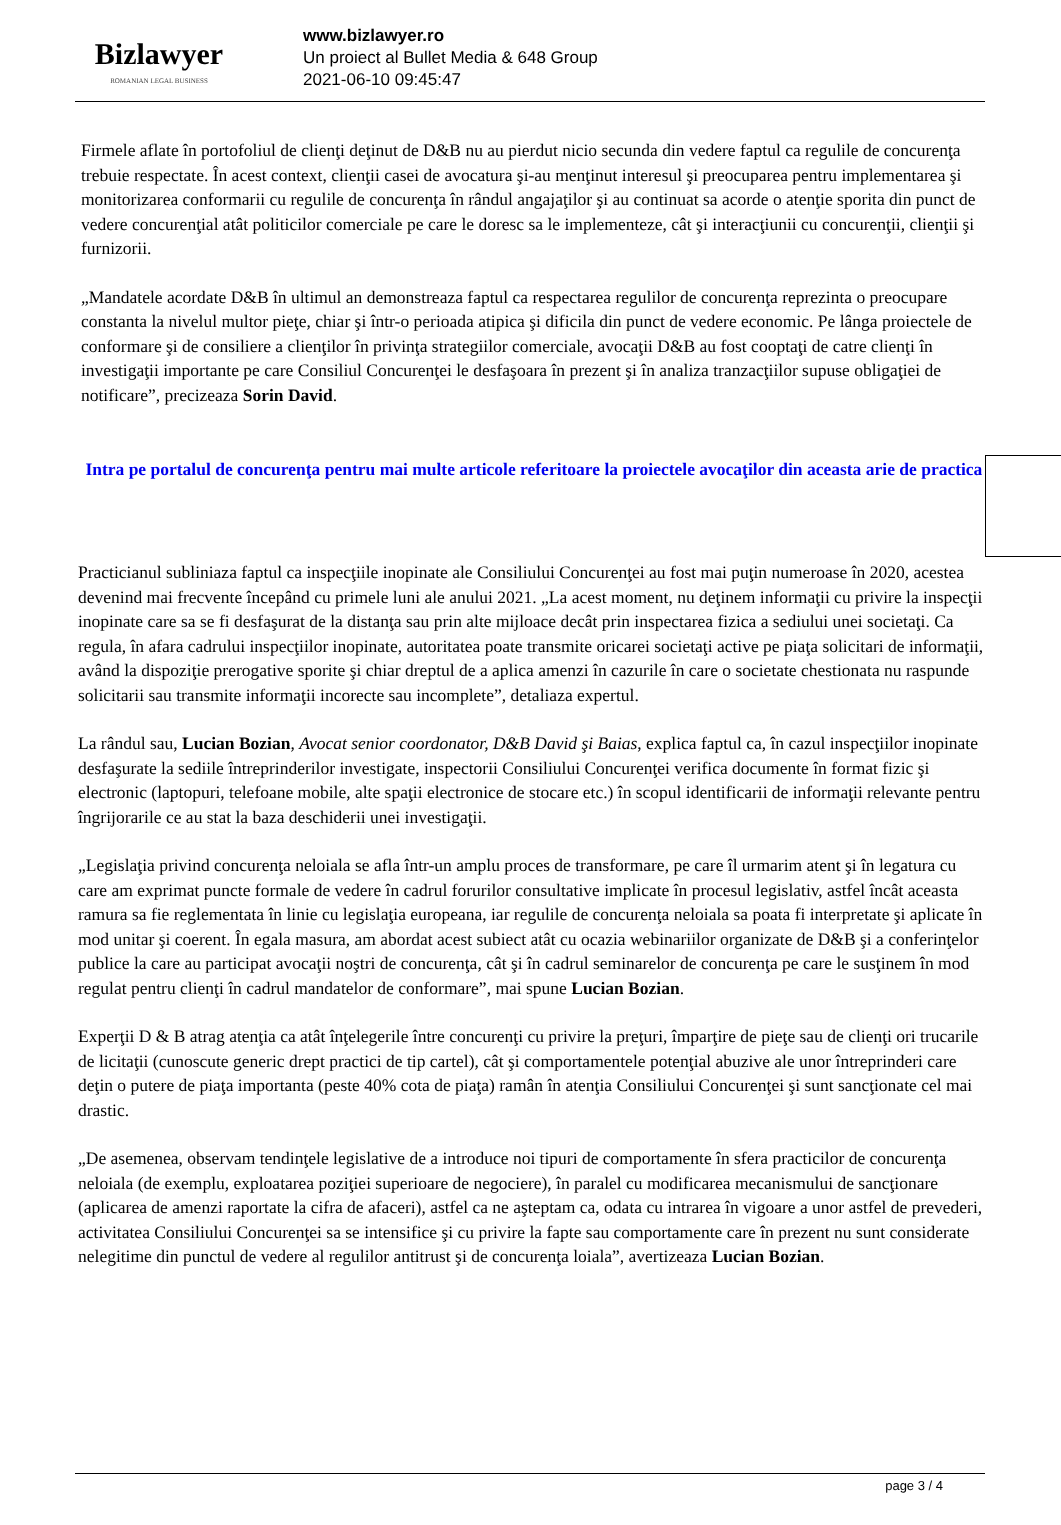Bizlawyer
ROMANIAN LEGAL BUSINESS
www.bizlawyer.ro
Un proiect al Bullet Media & 648 Group
2021-06-10 09:45:47
Firmele aflate în portofoliul de clienţi deţinut de D&B nu au pierdut nicio secunda din vedere faptul ca regulile de concurenţa trebuie respectate. În acest context, clienţii casei de avocatura şi-au menţinut interesul şi preocuparea pentru implementarea şi monitorizarea conformarii cu regulile de concurenţa în rândul angajaţilor şi au continuat sa acorde o atenţie sporita din punct de vedere concurenţial atât politicilor comerciale pe care le doresc sa le implementeze, cât şi interacţiunii cu concurenţii, clienţii şi furnizorii.
„Mandatele acordate D&B în ultimul an demonstreaza faptul ca respectarea regulilor de concurenţa reprezinta o preocupare constanta la nivelul multor pieţe, chiar şi într-o perioada atipica şi dificila din punct de vedere economic. Pe lânga proiectele de conformare şi de consiliere a clienţilor în privinţa strategiilor comerciale, avocaţii D&B au fost cooptaţi de catre clienţi în investigaţii importante pe care Consiliul Concurenţei le desfaşoara în prezent şi în analiza tranzacţiilor supuse obligaţiei de notificare”, precizeaza Sorin David.
Intra pe portalul de concurenţa pentru mai multe articole referitoare la proiectele avocaţilor din aceasta arie de practica
Practicianul subliniaza faptul ca inspecţiile inopinate ale Consiliului Concurenţei au fost mai puţin numeroase în 2020, acestea devenind mai frecvente începând cu primele luni ale anului 2021. „La acest moment, nu deţinem informaţii cu privire la inspecţii inopinate care sa se fi desfaşurat de la distanţa sau prin alte mijloace decât prin inspectarea fizica a sediului unei societaţi. Ca regula, în afara cadrului inspecţiilor inopinate, autoritatea poate transmite oricarei societaţi active pe piaţa solicitari de informaţii, având la dispoziţie prerogative sporite şi chiar dreptul de a aplica amenzi în cazurile în care o societate chestionata nu raspunde solicitarii sau transmite informaţii incorecte sau incomplete”, detaliaza expertul.
La rândul sau, Lucian Bozian, Avocat senior coordonator, D&B David şi Baias, explica faptul ca, în cazul inspecţiilor inopinate desfaşurate la sediile întreprinderilor investigate, inspectorii Consiliului Concurenţei verifica documente în format fizic şi electronic (laptopuri, telefoane mobile, alte spaţii electronice de stocare etc.) în scopul identificarii de informaţii relevante pentru îngrijorarile ce au stat la baza deschiderii unei investigaţii.
„Legislaţia privind concurenţa neloiala se afla într-un amplu proces de transformare, pe care îl urmarim atent şi în legatura cu care am exprimat puncte formale de vedere în cadrul forurilor consultative implicate în procesul legislativ, astfel încât aceasta ramura sa fie reglementata în linie cu legislaţia europeana, iar regulile de concurenţa neloiala sa poata fi interpretate şi aplicate în mod unitar şi coerent. În egala masura, am abordat acest subiect atât cu ocazia webinariilor organizate de D&B şi a conferinţelor publice la care au participat avocaţii noştri de concurenţa, cât şi în cadrul seminarelor de concurenţa pe care le susţinem în mod regulat pentru clienţi în cadrul mandatelor de conformare”, mai spune Lucian Bozian.
Experţii D & B atrag atenţia ca atât înţelegerile între concurenţi cu privire la preţuri, împarţire de pieţe sau de clienţi ori trucarile de licitaţii (cunoscute generic drept practici de tip cartel), cât şi comportamentele potenţial abuzive ale unor întreprinderi care deţin o putere de piaţa importanta (peste 40% cota de piaţa) ramân în atenţia Consiliului Concurenţei şi sunt sancţionate cel mai drastic.
„De asemenea, observam tendinţele legislative de a introduce noi tipuri de comportamente în sfera practicilor de concurenţa neloiala (de exemplu, exploatarea poziţiei superioare de negociere), în paralel cu modificarea mecanismului de sancţionare (aplicarea de amenzi raportate la cifra de afaceri), astfel ca ne aşteptam ca, odata cu intrarea în vigoare a unor astfel de prevederi, activitatea Consiliului Concurenţei sa se intensifice şi cu privire la fapte sau comportamente care în prezent nu sunt considerate nelegitime din punctul de vedere al regulilor antitrust şi de concurenţa loiala”, avertizeaza Lucian Bozian.
page 3 / 4